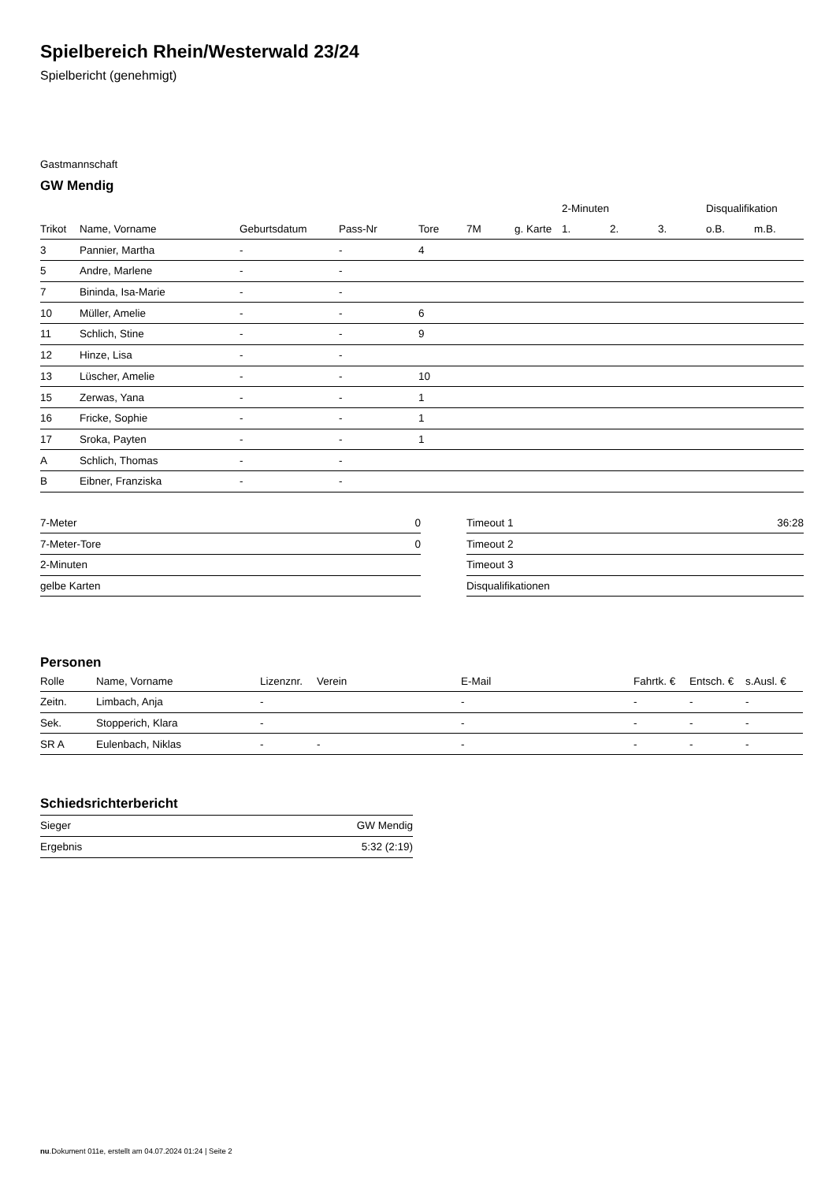Spielbereich Rhein/Westerwald 23/24
Spielbericht (genehmigt)
Gastmannschaft
GW Mendig
| | | | | | | | 2-Minuten | | | Disqualifikation | |
| --- | --- | --- | --- | --- | --- | --- | --- | --- | --- | --- | --- |
| Trikot | Name, Vorname | Geburtsdatum | Pass-Nr | Tore | 7M | g. Karte | 1. | 2. | 3. | o.B. | m.B. |
| 3 | Pannier, Martha | - | - | 4 | | | | | | | |
| 5 | Andre, Marlene | - | - | | | | | | | | |
| 7 | Bininda, Isa-Marie | - | - | | | | | | | | |
| 10 | Müller, Amelie | - | - | 6 | | | | | | | |
| 11 | Schlich, Stine | - | - | 9 | | | | | | | |
| 12 | Hinze, Lisa | - | - | | | | | | | | |
| 13 | Lüscher, Amelie | - | - | 10 | | | | | | | |
| 15 | Zerwas, Yana | - | - | 1 | | | | | | | |
| 16 | Fricke, Sophie | - | - | 1 | | | | | | | |
| 17 | Sroka, Payten | - | - | 1 | | | | | | | |
| A | Schlich, Thomas | - | - | | | | | | | | |
| B | Eibner, Franziska | - | - | | | | | | | | |
| 7-Meter | 0 |
| 7-Meter-Tore | 0 |
| 2-Minuten | |
| gelbe Karten | |
| Timeout 1 | 36:28 |
| Timeout 2 | |
| Timeout 3 | |
| Disqualifikationen | |
Personen
| Rolle | Name, Vorname | Lizenznr. | Verein | E-Mail | Fahrtk. € | Entsch. € | s.Ausl. € |
| --- | --- | --- | --- | --- | --- | --- | --- |
| Zeitn. | Limbach, Anja | - | | - | - | - | - |
| Sek. | Stopperich, Klara | - | | - | - | - | - |
| SR A | Eulenbach, Niklas | - | - | - | - | - | - |
Schiedsrichterbericht
| Sieger | GW Mendig |
| Ergebnis | 5:32 (2:19) |
nu.Dokument 011e, erstellt am 04.07.2024 01:24 | Seite 2